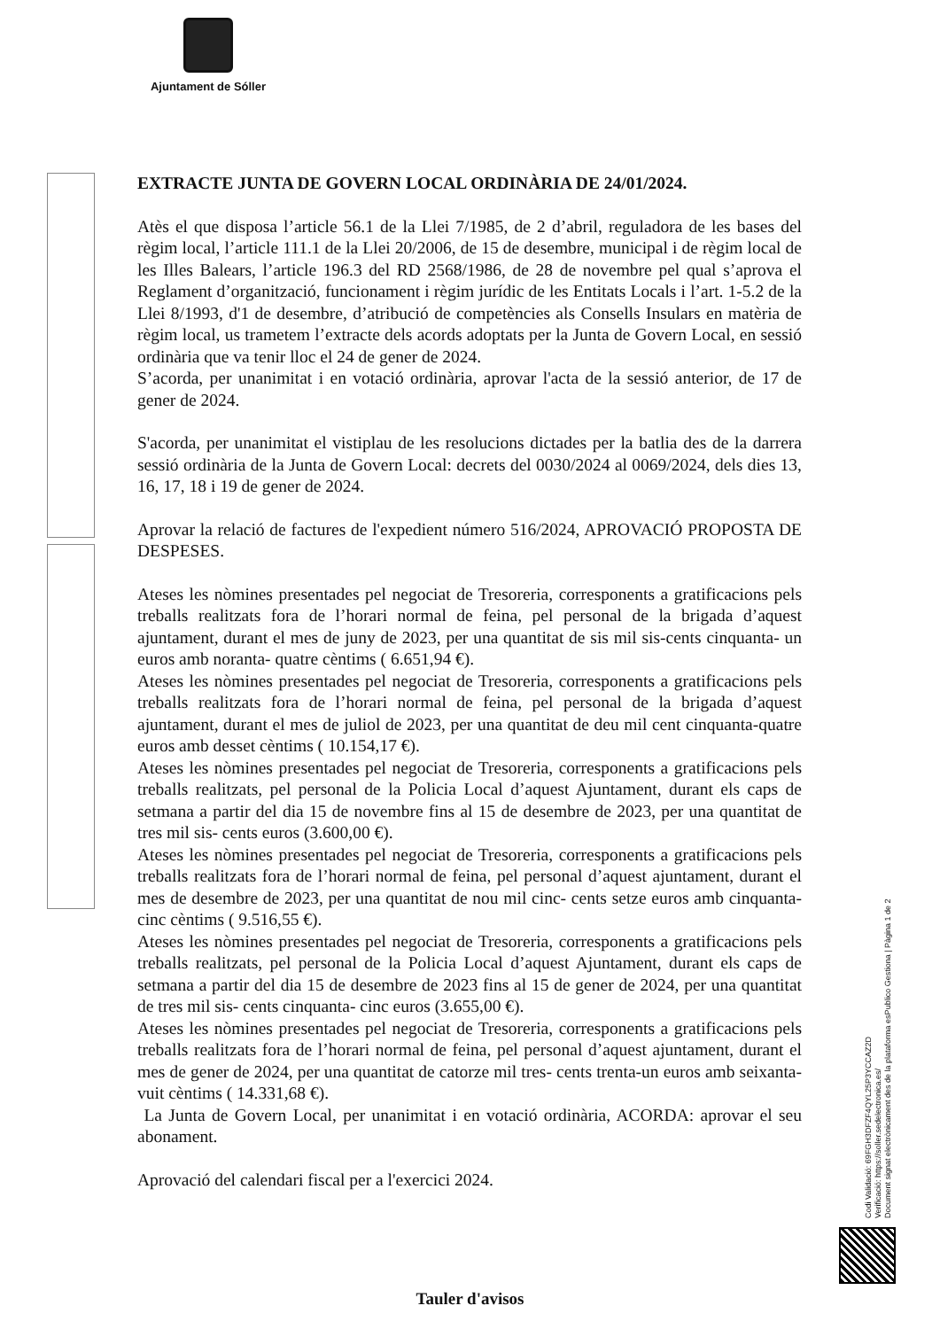Ajuntament de Sóller
EXTRACTE JUNTA DE GOVERN LOCAL ORDINÀRIA DE 24/01/2024.
Atès el que disposa l’article 56.1 de la Llei 7/1985, de 2 d’abril, reguladora de les bases del règim local, l’article 111.1 de la Llei 20/2006, de 15 de desembre, municipal i de règim local de les Illes Balears, l’article 196.3 del RD 2568/1986, de 28 de novembre pel qual s’aprova el Reglament d’organització, funcionament i règim jurídic de les Entitats Locals i l’art. 1-5.2 de la Llei 8/1993, d'1 de desembre, d’atribució de competències als Consells Insulars en matèria de règim local, us trametem l’extracte dels acords adoptats per la Junta de Govern Local, en sessió ordinària que va tenir lloc el 24 de gener de 2024.
S’acorda, per unanimitat i en votació ordinària, aprovar l'acta de la sessió anterior, de 17 de gener de 2024.
S'acorda, per unanimitat el vistiplau de les resolucions dictades per la batlia des de la darrera sessió ordinària de la Junta de Govern Local: decrets del 0030/2024 al 0069/2024, dels dies 13, 16, 17, 18 i 19 de gener de 2024.
Aprovar la relació de factures de l'expedient número 516/2024, APROVACIÓ PROPOSTA DE DESPESES.
Ateses les nòmines presentades pel negociat de Tresoreria, corresponents a gratificacions pels treballs realitzats fora de l’horari normal de feina, pel personal de la brigada d’aquest ajuntament, durant el mes de juny de 2023, per una quantitat de sis mil sis-cents cinquanta- un euros amb noranta- quatre cèntims ( 6.651,94 €).
Ateses les nòmines presentades pel negociat de Tresoreria, corresponents a gratificacions pels treballs realitzats fora de l’horari normal de feina, pel personal de la brigada d’aquest ajuntament, durant el mes de juliol de 2023, per una quantitat de deu mil cent cinquanta-quatre euros amb desset cèntims ( 10.154,17 €).
Ateses les nòmines presentades pel negociat de Tresoreria, corresponents a gratificacions pels treballs realitzats, pel personal de la Policia Local d’aquest Ajuntament, durant els caps de setmana a partir del dia 15 de novembre fins al 15 de desembre de 2023, per una quantitat de tres mil sis- cents euros (3.600,00 €).
Ateses les nòmines presentades pel negociat de Tresoreria, corresponents a gratificacions pels treballs realitzats fora de l’horari normal de feina, pel personal d’aquest ajuntament, durant el mes de desembre de 2023, per una quantitat de nou mil cinc- cents setze euros amb cinquanta- cinc cèntims ( 9.516,55 €).
Ateses les nòmines presentades pel negociat de Tresoreria, corresponents a gratificacions pels treballs realitzats, pel personal de la Policia Local d’aquest Ajuntament, durant els caps de setmana a partir del dia 15 de desembre de 2023 fins al 15 de gener de 2024, per una quantitat de tres mil sis- cents cinquanta- cinc euros (3.655,00 €).
Ateses les nòmines presentades pel negociat de Tresoreria, corresponents a gratificacions pels treballs realitzats fora de l’horari normal de feina, pel personal d’aquest ajuntament, durant el mes de gener de 2024, per una quantitat de catorze mil tres- cents trenta-un euros amb seixanta- vuit cèntims ( 14.331,68 €).
La Junta de Govern Local, per unanimitat i en votació ordinària, ACORDA: aprovar el seu abonament.
Aprovació del calendari fiscal per a l'exercici 2024.
Codi Validació: 69FGH3DFZF4QYL25P3YCCAZ2D
Verificació: https://soller.sedelectronica.es/
Document signat electrònicament des de la plataforma esPublico Gestiona | Pàgina 1 de 2
Tauler d'avisos